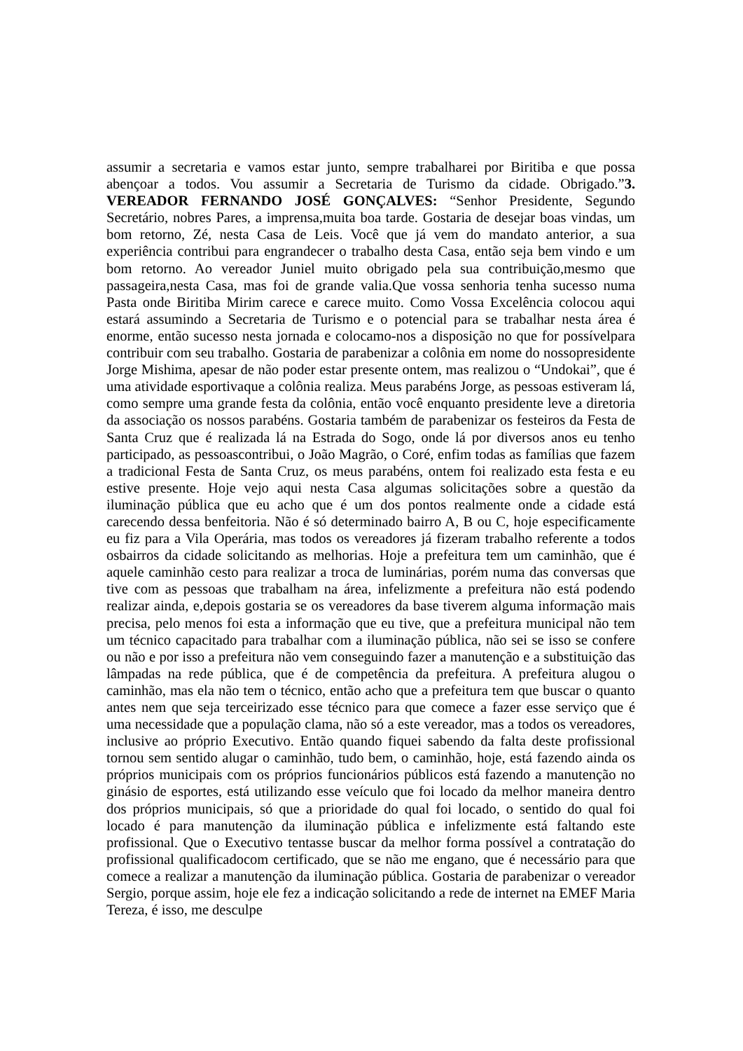assumir a secretaria e vamos estar junto, sempre trabalharei por Biritiba e que possa abençoar a todos. Vou assumir a Secretaria de Turismo da cidade. Obrigado.”3. VEREADOR FERNANDO JOSÉ GONÇALVES: “Senhor Presidente, Segundo Secretário, nobres Pares, a imprensa,muita boa tarde. Gostaria de desejar boas vindas, um bom retorno, Zé, nesta Casa de Leis. Você que já vem do mandato anterior, a sua experiência contribui para engrandecer o trabalho desta Casa, então seja bem vindo e um bom retorno. Ao vereador Juniel muito obrigado pela sua contribuição,mesmo que passageira,nesta Casa, mas foi de grande valia.Que vossa senhoria tenha sucesso numa Pasta onde Biritiba Mirim carece e carece muito. Como Vossa Excelência colocou aqui estará assumindo a Secretaria de Turismo e o potencial para se trabalhar nesta área é enorme, então sucesso nesta jornada e colocamo-nos a disposição no que for possívelpara contribuir com seu trabalho. Gostaria de parabenizar a colônia em nome do nossopresidente Jorge Mishima, apesar de não poder estar presente ontem, mas realizou o “Undokai”, que é uma atividade esportivaque a colônia realiza. Meus parabéns Jorge, as pessoas estiveram lá, como sempre uma grande festa da colônia, então você enquanto presidente leve a diretoria da associação os nossos parabéns. Gostaria também de parabenizar os festeiros da Festa de Santa Cruz que é realizada lá na Estrada do Sogo, onde lá por diversos anos eu tenho participado, as pessoascontribui, o João Magrão, o Coré, enfim todas as famílias que fazem a tradicional Festa de Santa Cruz, os meus parabéns, ontem foi realizado esta festa e eu estive presente. Hoje vejo aqui nesta Casa algumas solicitações sobre a questão da iluminação pública que eu acho que é um dos pontos realmente onde a cidade está carecendo dessa benfeitoria. Não é só determinado bairro A, B ou C, hoje especificamente eu fiz para a Vila Operária, mas todos os vereadores já fizeram trabalho referente a todos osbairros da cidade solicitando as melhorias. Hoje a prefeitura tem um caminhão, que é aquele caminhão cesto para realizar a troca de luminárias, porém numa das conversas que tive com as pessoas que trabalham na área, infelizmente a prefeitura não está podendo realizar ainda, e,depois gostaria se os vereadores da base tiverem alguma informação mais precisa, pelo menos foi esta a informação que eu tive, que a prefeitura municipal não tem um técnico capacitado para trabalhar com a iluminação pública, não sei se isso se confere ou não e por isso a prefeitura não vem conseguindo fazer a manutenção e a substituição das lâmpadas na rede pública, que é de competência da prefeitura. A prefeitura alugou o caminhão, mas ela não tem o técnico, então acho que a prefeitura tem que buscar o quanto antes nem que seja terceirizado esse técnico para que comece a fazer esse serviço que é uma necessidade que a população clama, não só a este vereador, mas a todos os vereadores, inclusive ao próprio Executivo. Então quando fiquei sabendo da falta deste profissional tornou sem sentido alugar o caminhão, tudo bem, o caminhão, hoje, está fazendo ainda os próprios municipais com os próprios funcionários públicos está fazendo a manutenção no ginásio de esportes, está utilizando esse veículo que foi locado da melhor maneira dentro dos próprios municipais, só que a prioridade do qual foi locado, o sentido do qual foi locado é para manutenção da iluminação pública e infelizmente está faltando este profissional. Que o Executivo tentasse buscar da melhor forma possível a contratação do profissional qualificadocom certificado, que se não me engano, que é necessário para que comece a realizar a manutenção da iluminação pública. Gostaria de parabenizar o vereador Sergio, porque assim, hoje ele fez a indicação solicitando a rede de internet na EMEF Maria Tereza, é isso, me desculpe